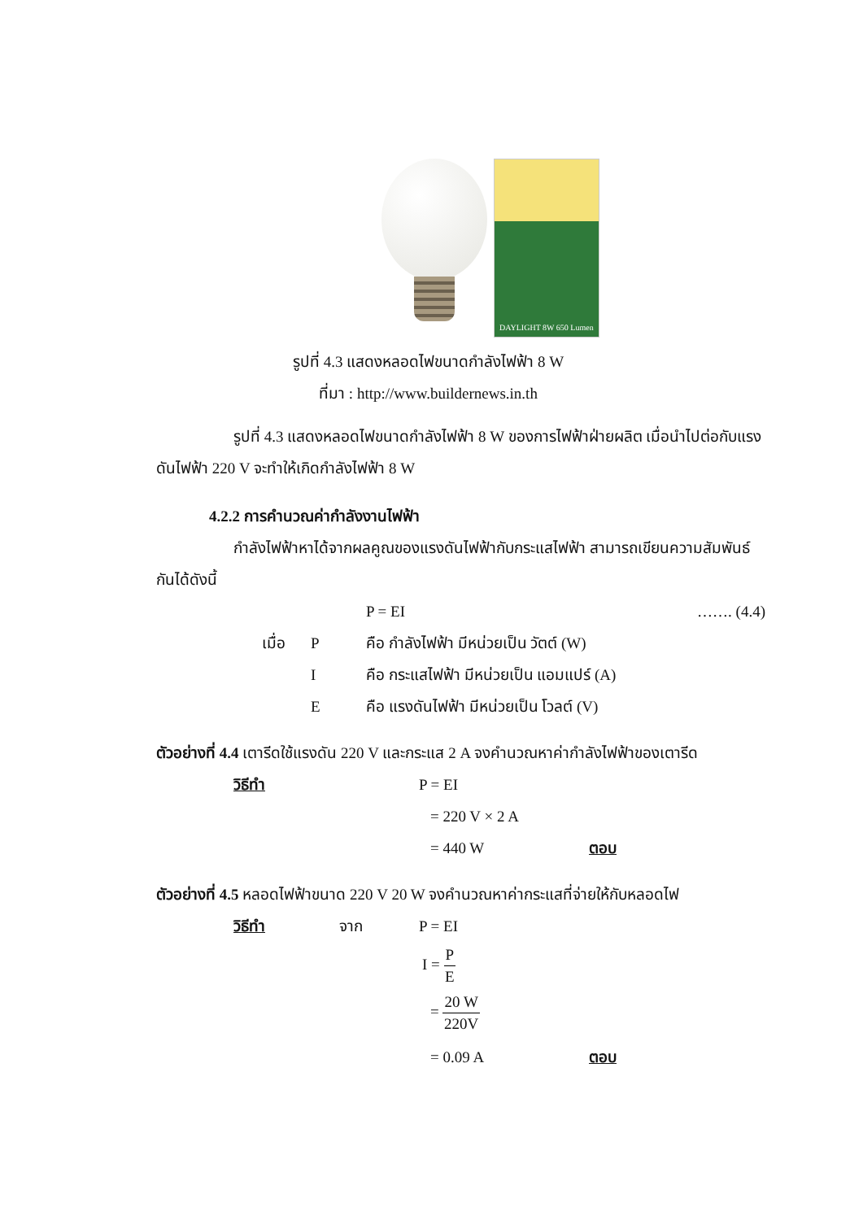DAYLIGHT 8W 650 Lumen
รูปที่ 4.3 แสดงหลอดไฟขนาดกำลังไฟฟ้า 8 W
ที่มา : http://www.buildernews.in.th
รูปที่ 4.3 แสดงหลอดไฟขนาดกำลังไฟฟ้า 8 W ของการไฟฟ้าฝ่ายผลิต เมื่อนำไปต่อกับแรงดันไฟฟ้า 220 V จะทำให้เกิดกำลังไฟฟ้า 8 W
4.2.2 การคำนวณค่ากำลังงานไฟฟ้า
กำลังไฟฟ้าหาได้จากผลคูณของแรงดันไฟฟ้ากับกระแสไฟฟ้า สามารถเขียนความสัมพันธ์กันได้ดังนี้
P = EI ……. (4.4)
เมื่อ P คือ กำลังไฟฟ้า มีหน่วยเป็น วัตต์ (W)
Iคือ กระแสไฟฟ้า มีหน่วยเป็น แอมแปร์ (A)
Eคือ แรงดันไฟฟ้า มีหน่วยเป็น โวลต์ (V)
ตัวอย่างที่ 4.4 เตารีดใช้แรงดัน 220 V และกระแส 2 A จงคำนวณหาค่ากำลังไฟฟ้าของเตารีด
วิธีทำ P = EI
= 220 V × 2 A
= 440 W ตอบ
ตัวอย่างที่ 4.5 หลอดไฟฟ้าขนาด 220 V 20 W จงคำนวณหาค่ากระแสที่จ่ายให้กับหลอดไฟ
วิธีทำ จาก P = EI
I = P E
= 20 W 220V
= 0.09 A ตอบ